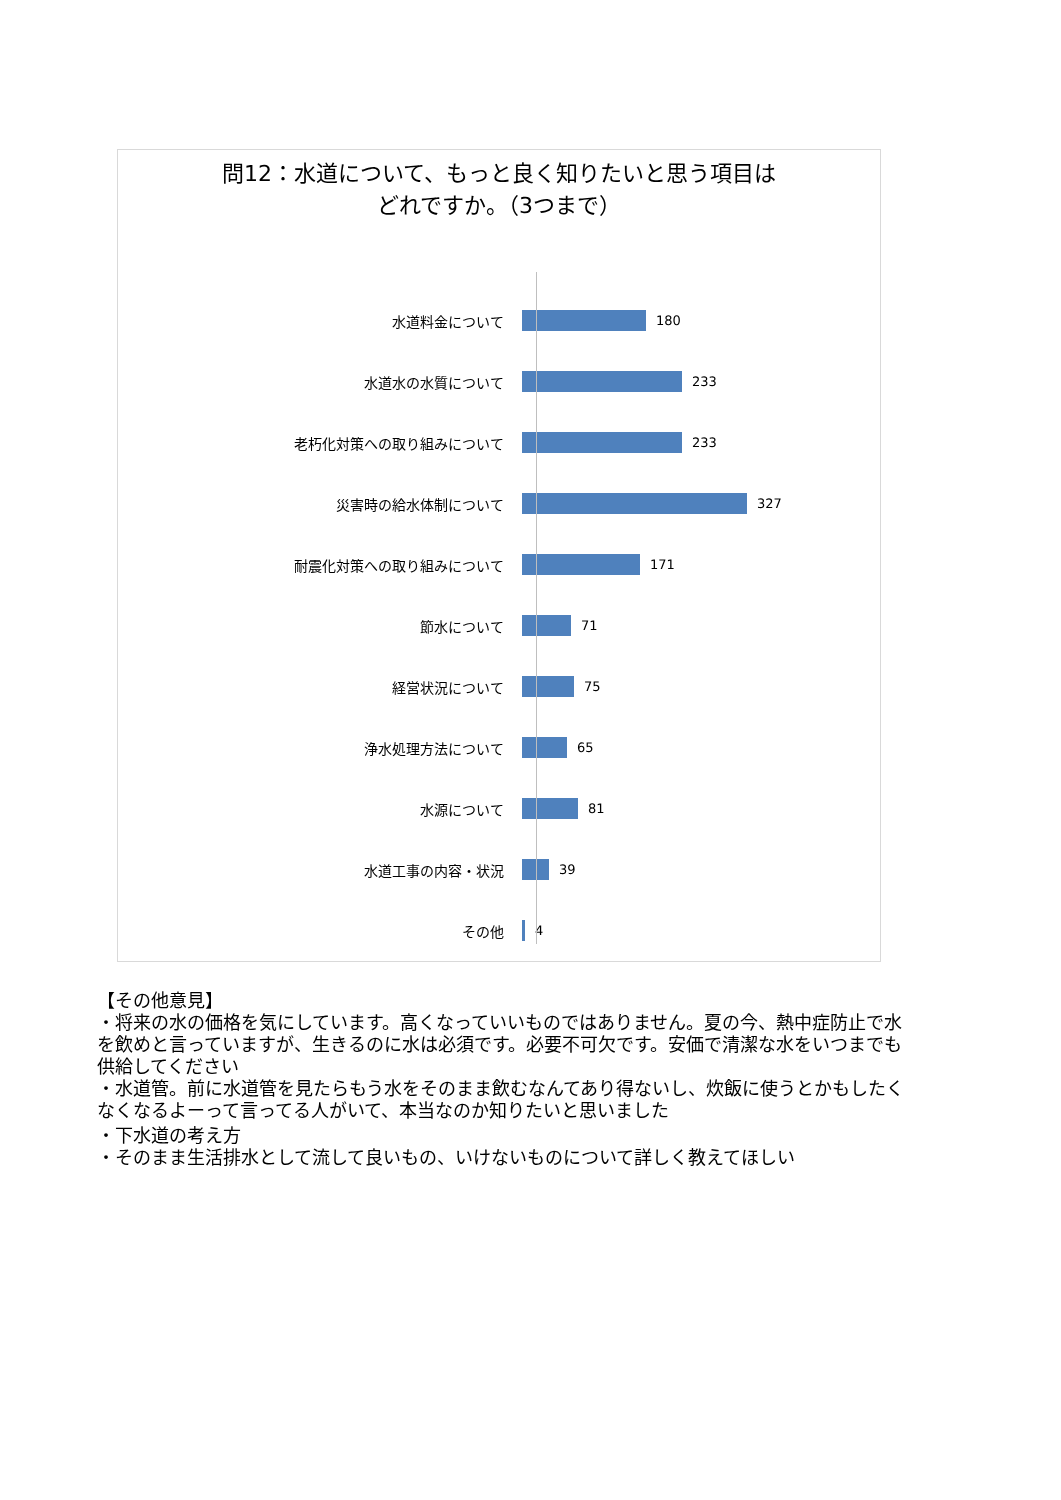問12：水道について、もっと良く知りたいと思う項目は
どれですか。（3つまで）
水道料金について 180
水道水の水質について 233
老朽化対策への取り組みについて 233
災害時の給水体制について 327
耐震化対策への取り組みについて 171
節水について 71
経営状況について 75
浄水処理方法について 65
水源について 81
水道工事の内容・状況 39
その他 4
【その他意見】
・将来の水の価格を気にしています。高くなっていいものではありません。夏の今、熱中症防止で水を飲めと言っていますが、生きるのに水は必須です。必要不可欠です。安価で清潔な水をいつまでも供給してください
・水道管。前に水道管を見たらもう水をそのまま飲むなんてあり得ないし、炊飯に使うとかもしたくなくなるよーって言ってる人がいて、本当なのか知りたいと思いました
・下水道の考え方
・そのまま生活排水として流して良いもの、いけないものについて詳しく教えてほしい